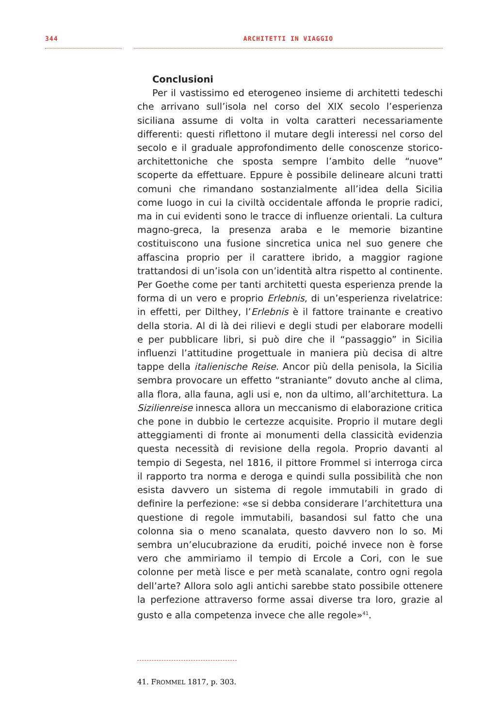344 ARCHITETTI IN VIAGGIO
Conclusioni
Per il vastissimo ed eterogeneo insieme di architetti tedeschi che arrivano sull’isola nel corso del XIX secolo l’esperienza siciliana assume di volta in volta caratteri necessariamente differenti: questi riflettono il mutare degli interessi nel corso del secolo e il graduale approfondimento delle conoscenze storico-architettoniche che sposta sempre l’ambito delle “nuove” scoperte da effettuare. Eppure è possibile delineare alcuni tratti comuni che rimandano sostanzialmente all’idea della Sicilia come luogo in cui la civiltà occidentale affonda le proprie radici, ma in cui evidenti sono le tracce di influenze orientali. La cultura magno-greca, la presenza araba e le memorie bizantine costituiscono una fusione sincretica unica nel suo genere che affascina proprio per il carattere ibrido, a maggior ragione trattandosi di un’isola con un’identità altra rispetto al continente. Per Goethe come per tanti architetti questa esperienza prende la forma di un vero e proprio Erlebnis, di un’esperienza rivelatrice: in effetti, per Dilthey, l’Erlebnis è il fattore trainante e creativo della storia. Al di là dei rilievi e degli studi per elaborare modelli e per pubblicare libri, si può dire che il “passaggio” in Sicilia influenzi l’attitudine progettuale in maniera più decisa di altre tappe della italienische Reise. Ancor più della penisola, la Sicilia sembra provocare un effetto “straniante” dovuto anche al clima, alla flora, alla fauna, agli usi e, non da ultimo, all’architettura. La Sizilienreise innesca allora un meccanismo di elaborazione critica che pone in dubbio le certezze acquisite. Proprio il mutare degli atteggiamenti di fronte ai monumenti della classicità evidenzia questa necessità di revisione della regola. Proprio davanti al tempio di Segesta, nel 1816, il pittore Frommel si interroga circa il rapporto tra norma e deroga e quindi sulla possibilità che non esista davvero un sistema di regole immutabili in grado di definire la perfezione: «se si debba considerare l’architettura una questione di regole immutabili, basandosi sul fatto che una colonna sia o meno scanalata, questo davvero non lo so. Mi sembra un’elucubrazione da eruditi, poiché invece non è forse vero che ammiriamo il tempio di Ercole a Cori, con le sue colonne per metà lisce e per metà scanalate, contro ogni regola dell’arte? Allora solo agli antichi sarebbe stato possibile ottenere la perfezione attraverso forme assai diverse tra loro, grazie al gusto e alla competenza invece che alle regole»<sup>41</sup>.
41. FROMMEL 1817, p. 303.